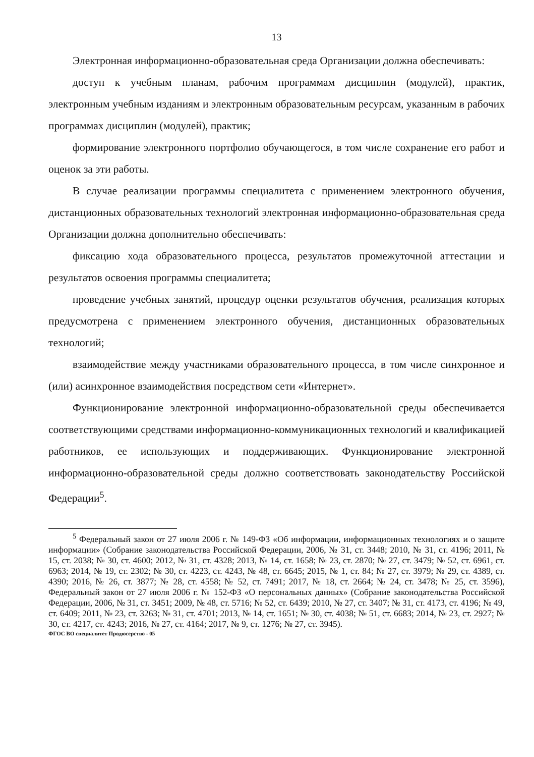13
Электронная информационно-образовательная среда Организации должна обеспечивать:
доступ к учебным планам, рабочим программам дисциплин (модулей), практик, электронным учебным изданиям и электронным образовательным ресурсам, указанным в рабочих программах дисциплин (модулей), практик;
формирование электронного портфолио обучающегося, в том числе сохранение его работ и оценок за эти работы.
В случае реализации программы специалитета с применением электронного обучения, дистанционных образовательных технологий электронная информационно-образовательная среда Организации должна дополнительно обеспечивать:
фиксацию хода образовательного процесса, результатов промежуточной аттестации и результатов освоения программы специалитета;
проведение учебных занятий, процедур оценки результатов обучения, реализация которых предусмотрена с применением электронного обучения, дистанционных образовательных технологий;
взаимодействие между участниками образовательного процесса, в том числе синхронное и (или) асинхронное взаимодействия посредством сети «Интернет».
Функционирование электронной информационно-образовательной среды обеспечивается соответствующими средствами информационно-коммуникационных технологий и квалификацией работников, ее использующих и поддерживающих. Функционирование электронной информационно-образовательной среды должно соответствовать законодательству Российской Федерации<sup>5</sup>.
<sup>5</sup> Федеральный закон от 27 июля 2006 г. № 149-ФЗ «Об информации, информационных технологиях и о защите информации» (Собрание законодательства Российской Федерации, 2006, № 31, ст. 3448; 2010, № 31, ст. 4196; 2011, № 15, ст. 2038; № 30, ст. 4600; 2012, № 31, ст. 4328; 2013, № 14, ст. 1658; № 23, ст. 2870; № 27, ст. 3479; № 52, ст. 6961, ст. 6963; 2014, № 19, ст. 2302; № 30, ст. 4223, ст. 4243, № 48, ст. 6645; 2015, № 1, ст. 84; № 27, ст. 3979; № 29, ст. 4389, ст. 4390; 2016, № 26, ст. 3877; № 28, ст. 4558; № 52, ст. 7491; 2017, № 18, ст. 2664; № 24, ст. 3478; № 25, ст. 3596), Федеральный закон от 27 июля 2006 г. № 152-ФЗ «О персональных данных» (Собрание законодательства Российской Федерации, 2006, № 31, ст. 3451; 2009, № 48, ст. 5716; № 52, ст. 6439; 2010, № 27, ст. 3407; № 31, ст. 4173, ст. 4196; № 49, ст. 6409; 2011, № 23, ст. 3263; № 31, ст. 4701; 2013, № 14, ст. 1651; № 30, ст. 4038; № 51, ст. 6683; 2014, № 23, ст. 2927; № 30, ст. 4217, ст. 4243; 2016, № 27, ст. 4164; 2017, № 9, ст. 1276; № 27, ст. 3945).
ФГОС ВО специалитет Продюсерство - 05